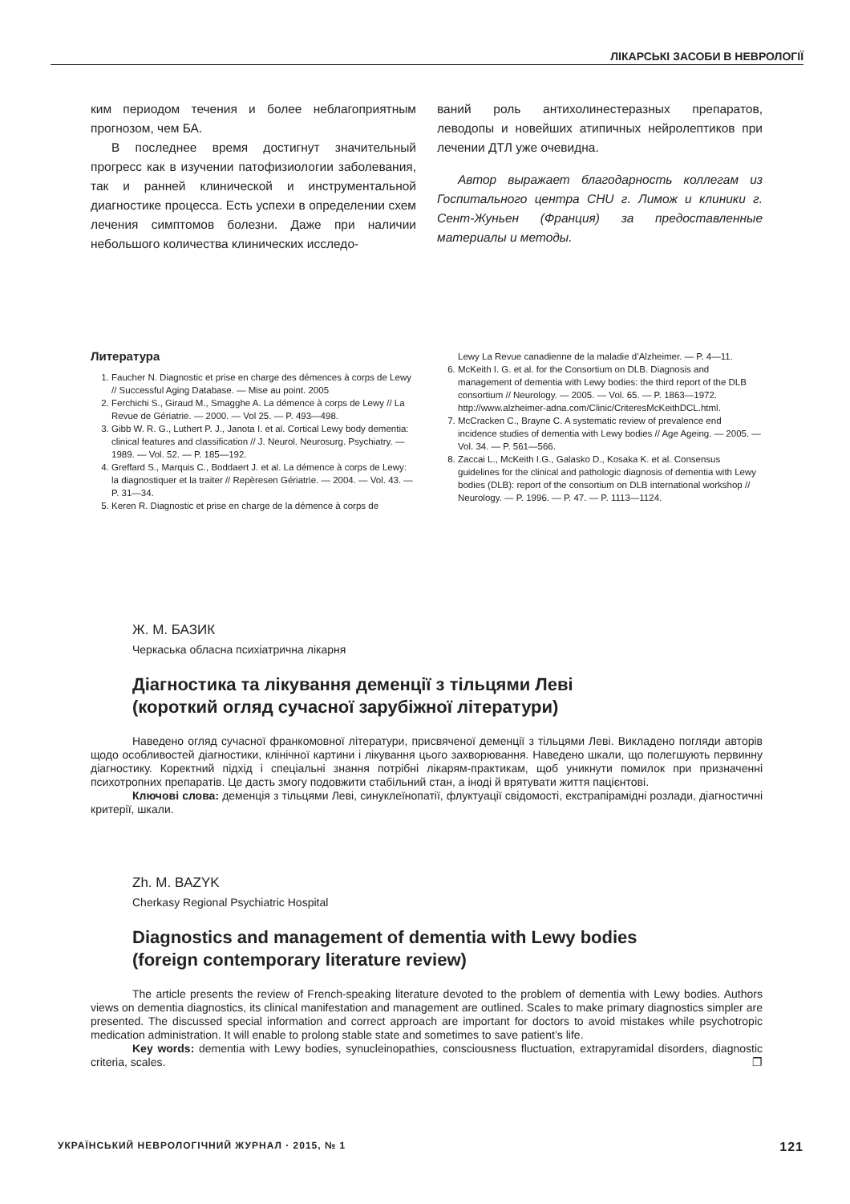ЛІКАРСЬКІ ЗАСОБИ В НЕВРОЛОГІЇ
ким периодом течения и более неблагоприятным прогнозом, чем БА.
В последнее время достигнут значительный прогресс как в изучении патофизиологии заболевания, так и ранней клинической и инструментальной диагностике процесса. Есть успехи в определении схем лечения симптомов болезни. Даже при наличии небольшого количества клинических исследо-
ваний роль антихолинестеразных препаратов, леводопы и новейших атипичных нейролептиков при лечении ДТЛ уже очевидна.
Автор выражает благодарность коллегам из Госпитального центра CHU г. Лимож и клиники г. Сент-Жуньен (Франция) за предоставленные материалы и методы.
Литература
1. Faucher N. Diagnostic et prise en charge des démences à corps de Lewy // Successful Aging Database. — Mise au point. 2005
2. Ferchichi S., Giraud M., Smagghe A. La démence à corps de Lewy // La Revue de Gériatrie. — 2000. — Vol 25. — P. 493—498.
3. Gibb W. R. G., Luthert P. J., Janota I. et al. Cortical Lewy body dementia: clinical features and classification // J. Neurol. Neurosurg. Psychiatry. — 1989. — Vol. 52. — P. 185—192.
4. Greffard S., Marquis C., Boddaert J. et al. La démence à corps de Lewy: la diagnostiquer et la traiter // Repèresen Gériatrie. — 2004. — Vol. 43. — P. 31—34.
5. Keren R. Diagnostic et prise en charge de la démence à corps de
Lewy La Revue canadienne de la maladie d’Alzheimer. — P. 4—11.
6. McKeith I. G. et al. for the Consortium on DLB. Diagnosis and management of dementia with Lewy bodies: the third report of the DLB consortium // Neurology. — 2005. — Vol. 65. — P. 1863—1972. http://www.alzheimer-adna.com/Clinic/CriteresMcKeithDCL.html.
7. McCracken C., Brayne C. A systematic review of prevalence end incidence studies of dementia with Lewy bodies // Age Ageing. — 2005. — Vol. 34. — P. 561—566.
8. Zaccai L., McKeith I.G., Galasko D., Kosaka K. et al. Consensus guidelines for the clinical and pathologic diagnosis of dementia with Lewy bodies (DLB): report of the consortium on DLB international workshop // Neurology. — P. 1996. — P. 47. — P. 1113—1124.
Ж. М. БАЗИК
Черкаська обласна психіатрична лікарня
Діагностика та лікування деменції з тільцями Леві
(короткий огляд сучасної зарубіжної літератури)
Наведено огляд сучасної франкомовної літератури, присвяченої деменції з тільцями Леві. Викладено погляди авторів щодо особливостей діагностики, клінічної картини і лікування цього захворювання. Наведено шкали, що полегшують первинну діагностику. Коректний підхід і спеціальні знання потрібні лікарям-практикам, щоб уникнути помилок при призначенні психотропних препаратів. Це дасть змогу подовжити стабільний стан, а іноді й врятувати життя пацієнтові.
Ключові слова: деменція з тільцями Леві, синуклеїнопатії, флуктуації свідомості, екстрапірамідні розлади, діагностичні критерії, шкали.
Zh. M. BAZYK
Cherkasy Regional Psychiatric Hospital
Diagnostics and management of dementia with Lewy bodies
(foreign contemporary literature review)
The article presents the review of French-speaking literature devoted to the problem of dementia with Lewy bodies. Authors views on dementia diagnostics, its clinical manifestation and management are outlined. Scales to make primary diagnostics simpler are presented. The discussed special information and correct approach are important for doctors to avoid mistakes while psychotropic medication administration. It will enable to prolong stable state and sometimes to save patient’s life.
Key words: dementia with Lewy bodies, synucleinopathies, consciousness fluctuation, extrapyramidal disorders, diagnostic criteria, scales. ❐
УКРАЇНСЬКИЙ НЕВРОЛОГІЧНИЙ ЖУРНАЛ · 2015, № 1 121